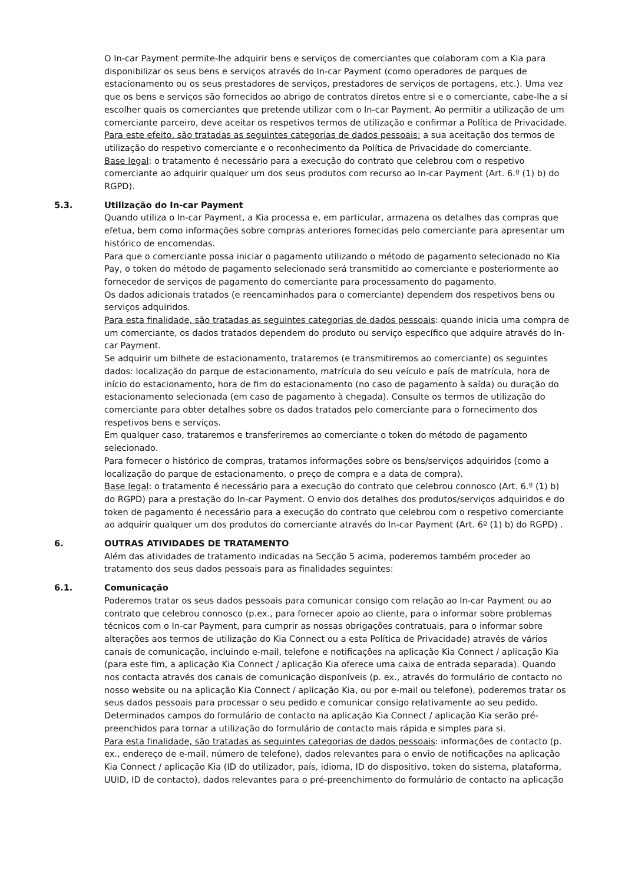O In-car Payment permite-lhe adquirir bens e serviços de comerciantes que colaboram com a Kia para disponibilizar os seus bens e serviços através do In-car Payment (como operadores de parques de estacionamento ou os seus prestadores de serviços, prestadores de serviços de portagens, etc.). Uma vez que os bens e serviços são fornecidos ao abrigo de contratos diretos entre si e o comerciante, cabe-lhe a si escolher quais os comerciantes que pretende utilizar com o In-car Payment. Ao permitir a utilização de um comerciante parceiro, deve aceitar os respetivos termos de utilização e confirmar a Política de Privacidade.
Para este efeito, são tratadas as seguintes categorias de dados pessoais: a sua aceitação dos termos de utilização do respetivo comerciante e o reconhecimento da Política de Privacidade do comerciante.
Base legal: o tratamento é necessário para a execução do contrato que celebrou com o respetivo comerciante ao adquirir qualquer um dos seus produtos com recurso ao In-car Payment (Art. 6.º (1) b) do RGPD).
5.3. Utilização do In-car Payment
Quando utiliza o In-car Payment, a Kia processa e, em particular, armazena os detalhes das compras que efetua, bem como informações sobre compras anteriores fornecidas pelo comerciante para apresentar um histórico de encomendas.
Para que o comerciante possa iniciar o pagamento utilizando o método de pagamento selecionado no Kia Pay, o token do método de pagamento selecionado será transmitido ao comerciante e posteriormente ao fornecedor de serviços de pagamento do comerciante para processamento do pagamento.
Os dados adicionais tratados (e reencaminhados para o comerciante) dependem dos respetivos bens ou serviços adquiridos.
Para esta finalidade, são tratadas as seguintes categorias de dados pessoais: quando inicia uma compra de um comerciante, os dados tratados dependem do produto ou serviço específico que adquire através do In-car Payment.
Se adquirir um bilhete de estacionamento, trataremos (e transmitiremos ao comerciante) os seguintes dados: localização do parque de estacionamento, matrícula do seu veículo e país de matrícula, hora de início do estacionamento, hora de fim do estacionamento (no caso de pagamento à saída) ou duração do estacionamento selecionada (em caso de pagamento à chegada). Consulte os termos de utilização do comerciante para obter detalhes sobre os dados tratados pelo comerciante para o fornecimento dos respetivos bens e serviços.
Em qualquer caso, trataremos e transferiremos ao comerciante o token do método de pagamento selecionado.
Para fornecer o histórico de compras, tratamos informações sobre os bens/serviços adquiridos (como a localização do parque de estacionamento, o preço de compra e a data de compra).
Base legal: o tratamento é necessário para a execução do contrato que celebrou connosco (Art. 6.º (1) b) do RGPD) para a prestação do In-car Payment. O envio dos detalhes dos produtos/serviços adquiridos e do token de pagamento é necessário para a execução do contrato que celebrou com o respetivo comerciante ao adquirir qualquer um dos produtos do comerciante através do In-car Payment (Art. 6º (1) b) do RGPD) .
6. OUTRAS ATIVIDADES DE TRATAMENTO
Além das atividades de tratamento indicadas na Secção 5 acima, poderemos também proceder ao tratamento dos seus dados pessoais para as finalidades seguintes:
6.1. Comunicação
Poderemos tratar os seus dados pessoais para comunicar consigo com relação ao In-car Payment ou ao contrato que celebrou connosco (p.ex., para fornecer apoio ao cliente, para o informar sobre problemas técnicos com o In-car Payment, para cumprir as nossas obrigações contratuais, para o informar sobre alterações aos termos de utilização do Kia Connect ou a esta Política de Privacidade) através de vários canais de comunicação, incluindo e-mail, telefone e notificações na aplicação Kia Connect / aplicação Kia (para este fim, a aplicação Kia Connect / aplicação Kia oferece uma caixa de entrada separada). Quando nos contacta através dos canais de comunicação disponíveis (p. ex., através do formulário de contacto no nosso website ou na aplicação Kia Connect / aplicação Kia, ou por e-mail ou telefone), poderemos tratar os seus dados pessoais para processar o seu pedido e comunicar consigo relativamente ao seu pedido. Determinados campos do formulário de contacto na aplicação Kia Connect / aplicação Kia serão pré-preenchidos para tornar a utilização do formulário de contacto mais rápida e simples para si.
Para esta finalidade, são tratadas as seguintes categorias de dados pessoais: informações de contacto (p. ex., endereço de e-mail, número de telefone), dados relevantes para o envio de notificações na aplicação Kia Connect / aplicação Kia (ID do utilizador, país, idioma, ID do dispositivo, token do sistema, plataforma, UUID, ID de contacto), dados relevantes para o pré-preenchimento do formulário de contacto na aplicação